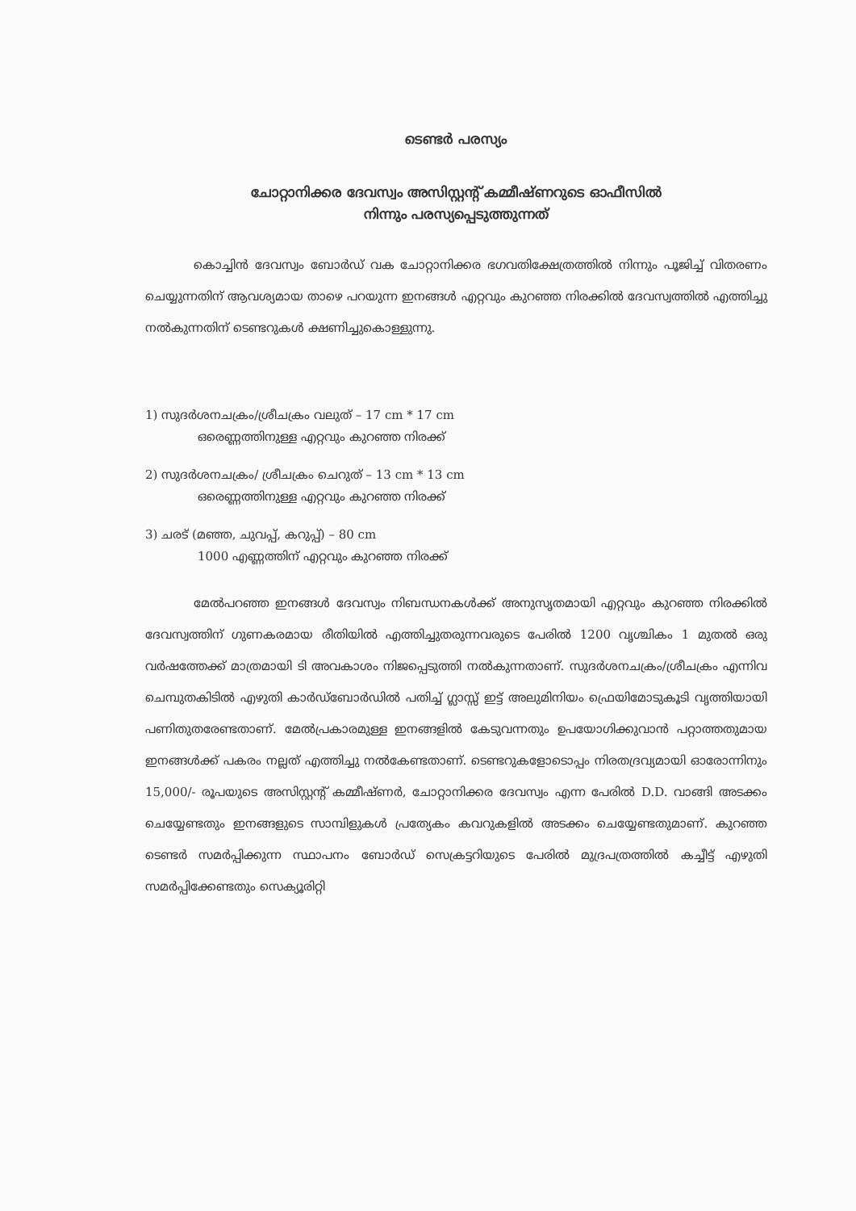ടെണ്ടർ പരസ്യം
ചോറ്റാനിക്കര ദേവസ്വം അസിസ്റ്റന്റ് കമ്മീഷ്ണറുടെ ഓഫീസിൽ
നിന്നും പരസ്യപ്പെടുത്തുന്നത്
കൊച്ചിൻ ദേവസ്വം ബോർഡ് വക ചോറ്റാനിക്കര ഭഗവതിക്ഷേത്രത്തിൽ നിന്നും പൂജിച്ച് വിതരണം ചെയ്യുന്നതിന് ആവശ്യമായ താഴെ പറയുന്ന ഇനങ്ങൾ എറ്റവും കുറഞ്ഞ നിരക്കിൽ ദേവസ്വത്തിൽ എത്തിച്ചു നൽകുന്നതിന് ടെണ്ടറുകൾ ക്ഷണിച്ചുകൊള്ളുന്നു.
1) സുദർശനചക്രം/ശ്രീചക്രം വലുത് – 17 cm * 17 cm
ഒരെണ്ണത്തിനുള്ള എറ്റവും കുറഞ്ഞ നിരക്ക്
2) സുദർശനചക്രം/ ശ്രീചക്രം ചെറുത് – 13 cm * 13 cm
ഒരെണ്ണത്തിനുള്ള എറ്റവും കുറഞ്ഞ നിരക്ക്
3) ചരട് (മഞ്ഞ, ചുവപ്പ്, കറുപ്പ്) – 80 cm
1000 എണ്ണത്തിന് എറ്റവും കുറഞ്ഞ നിരക്ക്
മേൽപറഞ്ഞ ഇനങ്ങൾ ദേവസ്വം നിബന്ധനകൾക്ക് അനുസൃതമായി എറ്റവും കുറഞ്ഞ നിരക്കിൽ ദേവസ്വത്തിന് ഗുണകരമായ രീതിയിൽ എത്തിച്ചുതരുന്നവരുടെ പേരിൽ 1200 വൃശ്ചികം 1 മുതൽ ഒരു വർഷത്തേക്ക് മാത്രമായി ടി അവകാശം നിജപ്പെടുത്തി നൽകുന്നതാണ്. സുദർശനചക്രം/ശ്രീചക്രം എന്നിവ ചെമ്പുതകിടിൽ എഴുതി കാർഡ്ബോർഡിൽ പതിച്ച് ഗ്ലാസ്സ് ഇട്ട് അലുമിനിയം ഫ്രെയിമോടുകൂടി വൃത്തിയായി പണിതുതരേണ്ടതാണ്. മേൽപ്രകാരമുള്ള ഇനങ്ങളിൽ കേടുവന്നതും ഉപയോഗിക്കുവാൻ പറ്റാത്തതുമായ ഇനങ്ങൾക്ക് പകരം നല്ലത് എത്തിച്ചു നൽകേണ്ടതാണ്. ടെണ്ടറുകളോടൊപ്പം നിരതദ്രവ്യമായി ഓരോന്നിനും 15,000/- രൂപയുടെ അസിസ്റ്റന്റ് കമ്മീഷ്ണർ, ചോറ്റാനിക്കര ദേവസ്വം എന്ന പേരിൽ D.D. വാങ്ങി അടക്കം ചെയ്യേണ്ടതും ഇനങ്ങളുടെ സാമ്പിളുകൾ പ്രത്യേകം കവറുകളിൽ അടക്കം ചെയ്യേണ്ടതുമാണ്. കുറഞ്ഞ ടെണ്ടർ സമർപ്പിക്കുന്ന സ്ഥാപനം ബോർഡ് സെക്രട്ടറിയുടെ പേരിൽ മുദ്രപത്രത്തിൽ കച്ചീട്ട് എഴുതി സമർപ്പിക്കേണ്ടതും സെക്യൂരിറ്റി